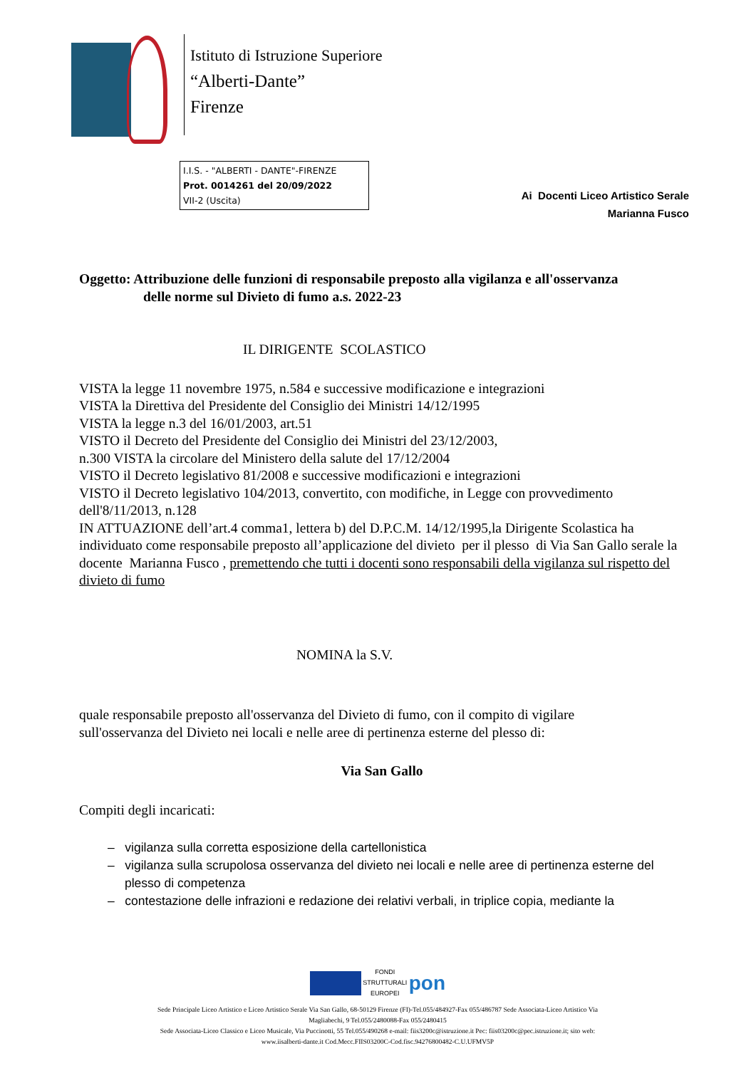Istituto di Istruzione Superiore
“Alberti-Dante”
Firenze
I.I.S. - "ALBERTI - DANTE"-FIRENZE
Prot. 0014261 del 20/09/2022
VII-2 (Uscita)
Ai Docenti Liceo Artistico Serale
Marianna Fusco
Oggetto: Attribuzione delle funzioni di responsabile preposto alla vigilanza e all'osservanza
delle norme sul Divieto di fumo a.s. 2022-23
IL DIRIGENTE SCOLASTICO
VISTA la legge 11 novembre 1975, n.584 e successive modificazione e integrazioni
VISTA la Direttiva del Presidente del Consiglio dei Ministri 14/12/1995
VISTA la legge n.3 del 16/01/2003, art.51
VISTO il Decreto del Presidente del Consiglio dei Ministri del 23/12/2003,
n.300 VISTA la circolare del Ministero della salute del 17/12/2004
VISTO il Decreto legislativo 81/2008 e successive modificazioni e integrazioni
VISTO il Decreto legislativo 104/2013, convertito, con modifiche, in Legge con provvedimento dell'8/11/2013, n.128
IN ATTUAZIONE dell’art.4 comma1, lettera b) del D.P.C.M. 14/12/1995,la Dirigente Scolastica ha individuato come responsabile preposto all’applicazione del divieto per il plesso di Via San Gallo serale la docente Marianna Fusco , premettendo che tutti i docenti sono responsabili della vigilanza sul rispetto del divieto di fumo
NOMINA la S.V.
quale responsabile preposto all'osservanza del Divieto di fumo, con il compito di vigilare sull'osservanza del Divieto nei locali e nelle aree di pertinenza esterne del plesso di:
Via San Gallo
Compiti degli incaricati:
– vigilanza sulla corretta esposizione della cartellonistica
– vigilanza sulla scrupolosa osservanza del divieto nei locali e nelle aree di pertinenza esterne del plesso di competenza
– contestazione delle infrazioni e redazione dei relativi verbali, in triplice copia, mediante la
FONDI
STRUTTURALI
EUROPEI pon
Sede Principale Liceo Artistico e Liceo Artistico Serale Via San Gallo, 68-50129 Firenze (FI)-Tel.055/484927-Fax 055/486787 Sede Associata-Liceo Artistico Via Magliabechi, 9 Tel.055/2480088-Fax 055/2480415
Sede Associata-Liceo Classico e Liceo Musicale, Via Puccinotti, 55 Tel.055/490268 e-mail: fiis3200c@istruzione.it Pec: fiis03200c@pec.istruzione.it; sito web: www.iisalberti-dante.it Cod.Mecc.FIIS03200C-Cod.fisc.94276800482-C.U.UFMV5P